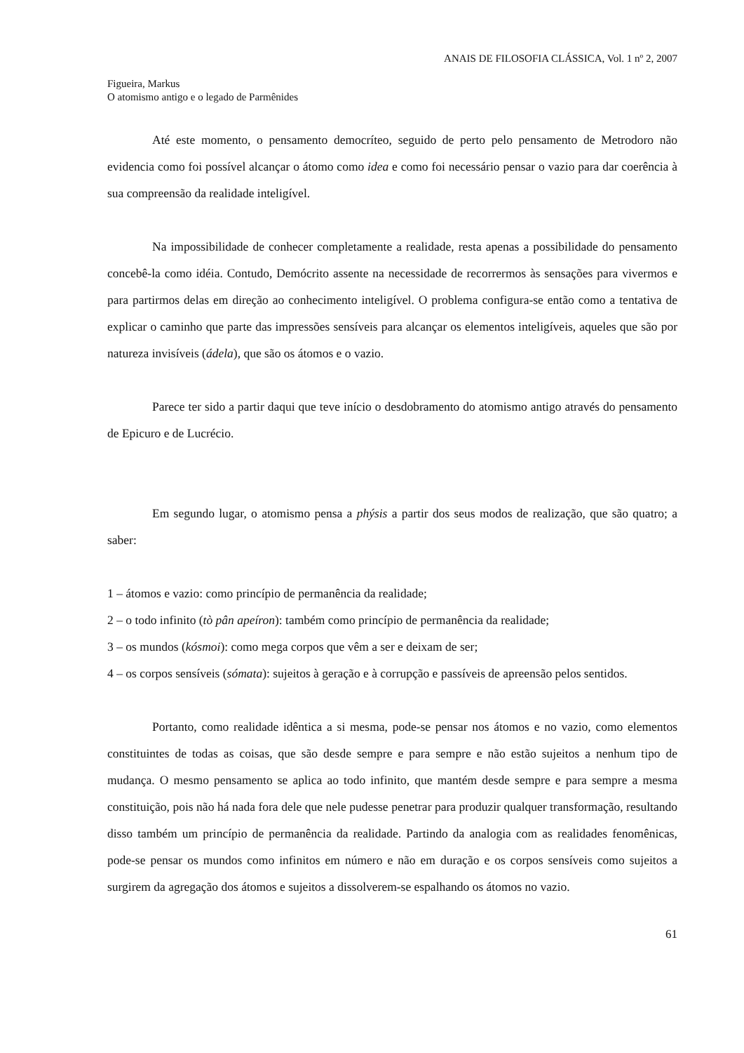ANAIS DE FILOSOFIA CLÁSSICA, Vol. 1 nº 2, 2007
Figueira, Markus
O atomismo antigo e o legado de Parmênides
Até este momento, o pensamento democríteo, seguido de perto pelo pensamento de Metrodoro não evidencia como foi possível alcançar o átomo como idea e como foi necessário pensar o vazio para dar coerência à sua compreensão da realidade inteligível.
Na impossibilidade de conhecer completamente a realidade, resta apenas a possibilidade do pensamento concebê-la como idéia. Contudo, Demócrito assente na necessidade de recorrermos às sensações para vivermos e para partirmos delas em direção ao conhecimento inteligível. O problema configura-se então como a tentativa de explicar o caminho que parte das impressões sensíveis para alcançar os elementos inteligíveis, aqueles que são por natureza invisíveis (ádela), que são os átomos e o vazio.
Parece ter sido a partir daqui que teve início o desdobramento do atomismo antigo através do pensamento de Epicuro e de Lucrécio.
Em segundo lugar, o atomismo pensa a phýsis a partir dos seus modos de realização, que são quatro; a saber:
1 – átomos e vazio: como princípio de permanência da realidade;
2 – o todo infinito (tò pân apeíron): também como princípio de permanência da realidade;
3 – os mundos (kósmoi): como mega corpos que vêm a ser e deixam de ser;
4 – os corpos sensíveis (sómata): sujeitos à geração e à corrupção e passíveis de apreensão pelos sentidos.
Portanto, como realidade idêntica a si mesma, pode-se pensar nos átomos e no vazio, como elementos constituintes de todas as coisas, que são desde sempre e para sempre e não estão sujeitos a nenhum tipo de mudança. O mesmo pensamento se aplica ao todo infinito, que mantém desde sempre e para sempre a mesma constituição, pois não há nada fora dele que nele pudesse penetrar para produzir qualquer transformação, resultando disso também um princípio de permanência da realidade. Partindo da analogia com as realidades fenomênicas, pode-se pensar os mundos como infinitos em número e não em duração e os corpos sensíveis como sujeitos a surgirem da agregação dos átomos e sujeitos a dissolverem-se espalhando os átomos no vazio.
61